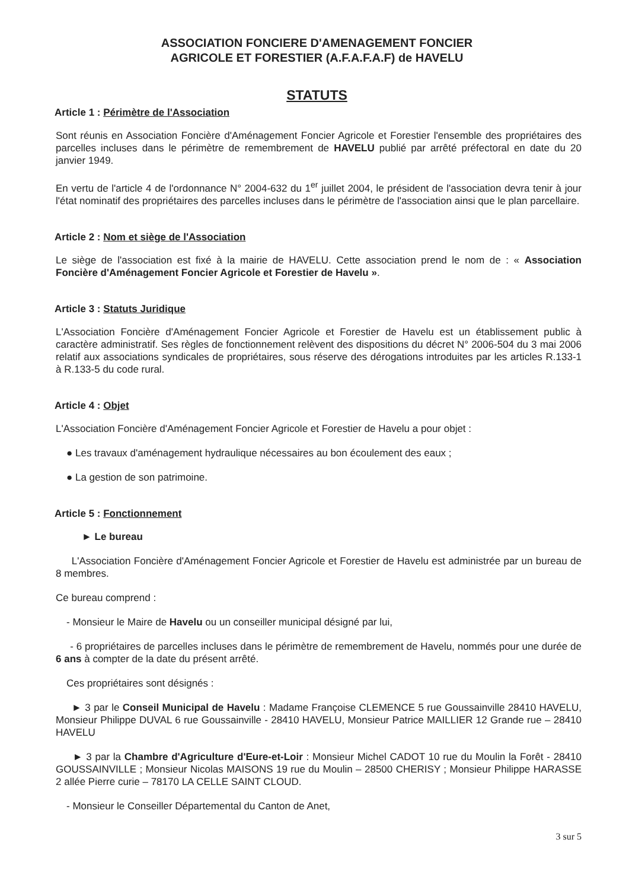ASSOCIATION FONCIERE D'AMENAGEMENT FONCIER
AGRICOLE ET FORESTIER (A.F.A.F.A.F) de HAVELU
STATUTS
Article 1 : Périmètre de l'Association
Sont réunis en Association Foncière d'Aménagement Foncier Agricole et Forestier l'ensemble des propriétaires des parcelles incluses dans le périmètre de remembrement de HAVELU publié par arrêté préfectoral en date du 20 janvier 1949.
En vertu de l'article 4 de l'ordonnance N° 2004-632 du 1<sup>er</sup> juillet 2004, le président de l'association devra tenir à jour l'état nominatif des propriétaires des parcelles incluses dans le périmètre de l'association ainsi que le plan parcellaire.
Article 2 : Nom et siège de l'Association
Le siège de l'association est fixé à la mairie de HAVELU. Cette association prend le nom de : « Association Foncière d'Aménagement Foncier Agricole et Forestier de Havelu ».
Article 3 : Statuts Juridique
L'Association Foncière d'Aménagement Foncier Agricole et Forestier de Havelu est un établissement public à caractère administratif. Ses règles de fonctionnement relèvent des dispositions du décret N° 2006-504 du 3 mai 2006 relatif aux associations syndicales de propriétaires, sous réserve des dérogations introduites par les articles R.133-1 à R.133-5 du code rural.
Article 4 : Objet
L'Association Foncière d'Aménagement Foncier Agricole et Forestier de Havelu a pour objet :
● Les travaux d'aménagement hydraulique nécessaires au bon écoulement des eaux ;
● La gestion de son patrimoine.
Article 5 : Fonctionnement
► Le bureau
L'Association Foncière d'Aménagement Foncier Agricole et Forestier de Havelu est administrée par un bureau de 8 membres.
Ce bureau comprend :
- Monsieur le Maire de Havelu ou un conseiller municipal désigné par lui,
- 6 propriétaires de parcelles incluses dans le périmètre de remembrement de Havelu, nommés pour une durée de 6 ans à compter de la date du présent arrêté.
Ces propriétaires sont désignés :
► 3 par le Conseil Municipal de Havelu : Madame Françoise CLEMENCE 5 rue Goussainville 28410 HAVELU, Monsieur Philippe DUVAL 6 rue Goussainville - 28410 HAVELU, Monsieur Patrice MAILLIER 12 Grande rue – 28410 HAVELU
► 3 par la Chambre d'Agriculture d'Eure-et-Loir : Monsieur Michel CADOT 10 rue du Moulin la Forêt - 28410 GOUSSAINVILLE ; Monsieur Nicolas MAISONS 19 rue du Moulin – 28500 CHERISY ; Monsieur Philippe HARASSE 2 allée Pierre curie – 78170 LA CELLE SAINT CLOUD.
- Monsieur le Conseiller Départemental du Canton de Anet,
3 sur 5